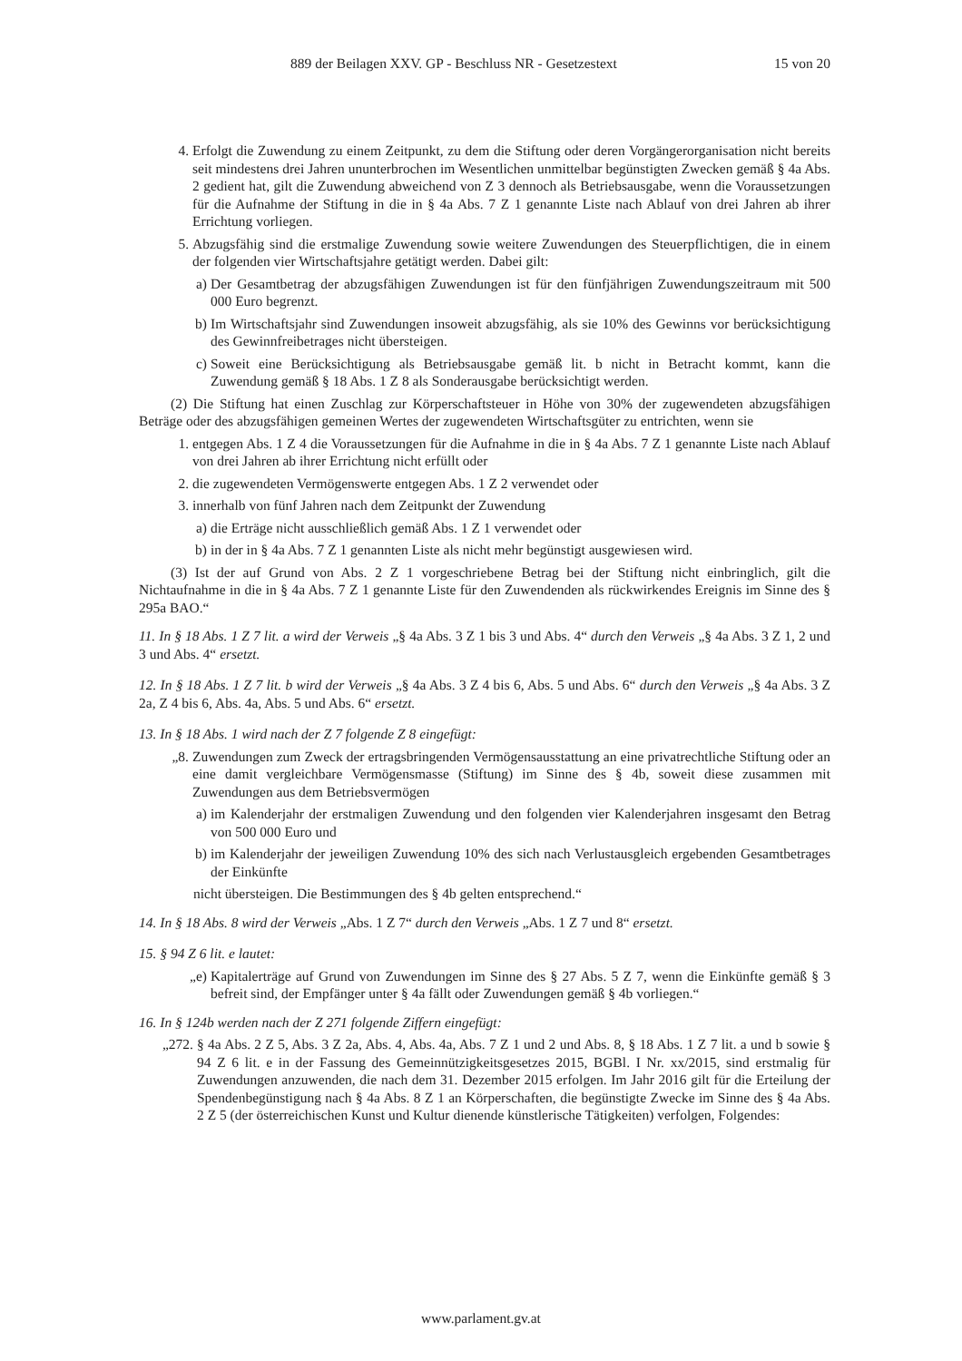889 der Beilagen XXV. GP - Beschluss NR - Gesetzestext 15 von 20
4. Erfolgt die Zuwendung zu einem Zeitpunkt, zu dem die Stiftung oder deren Vorgängerorganisation nicht bereits seit mindestens drei Jahren ununterbrochen im Wesentlichen unmittelbar begünstigten Zwecken gemäß § 4a Abs. 2 gedient hat, gilt die Zuwendung abweichend von Z 3 dennoch als Betriebsausgabe, wenn die Voraussetzungen für die Aufnahme der Stiftung in die in § 4a Abs. 7 Z 1 genannte Liste nach Ablauf von drei Jahren ab ihrer Errichtung vorliegen.
5. Abzugsfähig sind die erstmalige Zuwendung sowie weitere Zuwendungen des Steuerpflichtigen, die in einem der folgenden vier Wirtschaftsjahre getätigt werden. Dabei gilt:
a) Der Gesamtbetrag der abzugsfähigen Zuwendungen ist für den fünfjährigen Zuwendungszeitraum mit 500 000 Euro begrenzt.
b) Im Wirtschaftsjahr sind Zuwendungen insoweit abzugsfähig, als sie 10% des Gewinns vor berücksichtigung des Gewinnfreibetrages nicht übersteigen.
c) Soweit eine Berücksichtigung als Betriebsausgabe gemäß lit. b nicht in Betracht kommt, kann die Zuwendung gemäß § 18 Abs. 1 Z 8 als Sonderausgabe berücksichtigt werden.
(2) Die Stiftung hat einen Zuschlag zur Körperschaftsteuer in Höhe von 30% der zugewendeten abzugsfähigen Beträge oder des abzugsfähigen gemeinen Wertes der zugewendeten Wirtschaftsgüter zu entrichten, wenn sie
1. entgegen Abs. 1 Z 4 die Voraussetzungen für die Aufnahme in die in § 4a Abs. 7 Z 1 genannte Liste nach Ablauf von drei Jahren ab ihrer Errichtung nicht erfüllt oder
2. die zugewendeten Vermögenswerte entgegen Abs. 1 Z 2 verwendet oder
3. innerhalb von fünf Jahren nach dem Zeitpunkt der Zuwendung
a) die Erträge nicht ausschließlich gemäß Abs. 1 Z 1 verwendet oder
b) in der in § 4a Abs. 7 Z 1 genannten Liste als nicht mehr begünstigt ausgewiesen wird.
(3) Ist der auf Grund von Abs. 2 Z 1 vorgeschriebene Betrag bei der Stiftung nicht einbringlich, gilt die Nichtaufnahme in die in § 4a Abs. 7 Z 1 genannte Liste für den Zuwendenden als rückwirkendes Ereignis im Sinne des § 295a BAO.“
11. In § 18 Abs. 1 Z 7 lit. a wird der Verweis „§ 4a Abs. 3 Z 1 bis 3 und Abs. 4“ durch den Verweis „§ 4a Abs. 3 Z 1, 2 und 3 und Abs. 4“ ersetzt.
12. In § 18 Abs. 1 Z 7 lit. b wird der Verweis „§ 4a Abs. 3 Z 4 bis 6, Abs. 5 und Abs. 6“ durch den Verweis „§ 4a Abs. 3 Z 2a, Z 4 bis 6, Abs. 4a, Abs. 5 und Abs. 6“ ersetzt.
13. In § 18 Abs. 1 wird nach der Z 7 folgende Z 8 eingefügt:
„8. Zuwendungen zum Zweck der ertragsbringenden Vermögensausstattung an eine privatrechtliche Stiftung oder an eine damit vergleichbare Vermögensmasse (Stiftung) im Sinne des § 4b, soweit diese zusammen mit Zuwendungen aus dem Betriebsvermögen
a) im Kalenderjahr der erstmaligen Zuwendung und den folgenden vier Kalenderjahren insgesamt den Betrag von 500 000 Euro und
b) im Kalenderjahr der jeweiligen Zuwendung 10% des sich nach Verlustausgleich ergebenden Gesamtbetrages der Einkünfte
nicht übersteigen. Die Bestimmungen des § 4b gelten entsprechend.“
14. In § 18 Abs. 8 wird der Verweis „Abs. 1 Z 7“ durch den Verweis „Abs. 1 Z 7 und 8“ ersetzt.
15. § 94 Z 6 lit. e lautet:
„e) Kapitalerträge auf Grund von Zuwendungen im Sinne des § 27 Abs. 5 Z 7, wenn die Einkünfte gemäß § 3 befreit sind, der Empfänger unter § 4a fällt oder Zuwendungen gemäß § 4b vorliegen.“
16. In § 124b werden nach der Z 271 folgende Ziffern eingefügt:
„272. § 4a Abs. 2 Z 5, Abs. 3 Z 2a, Abs. 4, Abs. 4a, Abs. 7 Z 1 und 2 und Abs. 8, § 18 Abs. 1 Z 7 lit. a und b sowie § 94 Z 6 lit. e in der Fassung des Gemeinnützigkeitsgesetzes 2015, BGBl. I Nr. xx/2015, sind erstmalig für Zuwendungen anzuwenden, die nach dem 31. Dezember 2015 erfolgen. Im Jahr 2016 gilt für die Erteilung der Spendenbegünstigung nach § 4a Abs. 8 Z 1 an Körperschaften, die begünstigte Zwecke im Sinne des § 4a Abs. 2 Z 5 (der österreichischen Kunst und Kultur dienende künstlerische Tätigkeiten) verfolgen, Folgendes:
www.parlament.gv.at